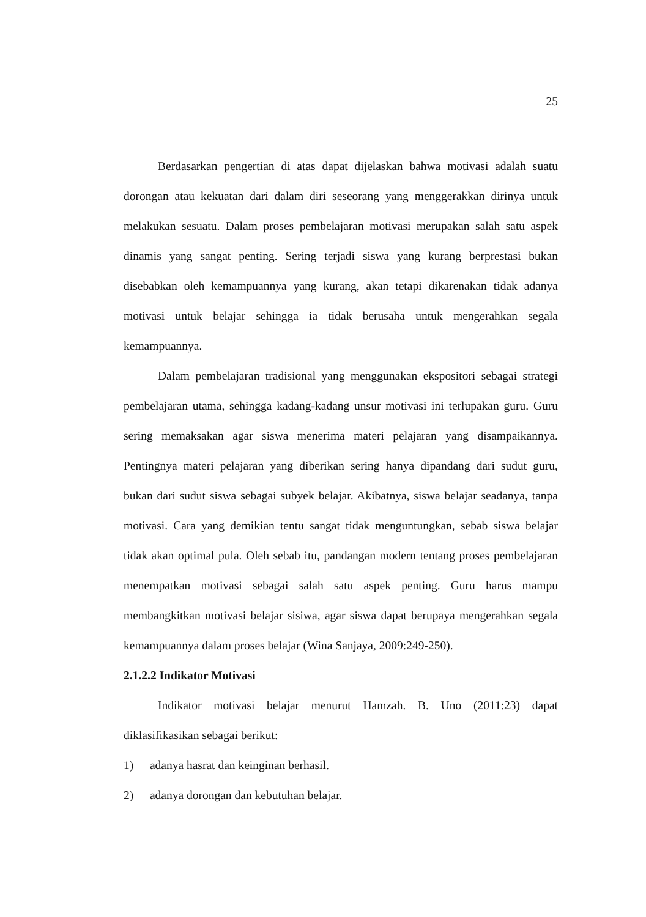25
Berdasarkan pengertian di atas dapat dijelaskan bahwa motivasi adalah suatu dorongan atau kekuatan dari dalam diri seseorang yang menggerakkan dirinya untuk melakukan sesuatu. Dalam proses pembelajaran motivasi merupakan salah satu aspek dinamis yang sangat penting. Sering terjadi siswa yang kurang berprestasi bukan disebabkan oleh kemampuannya yang kurang, akan tetapi dikarenakan tidak adanya motivasi untuk belajar sehingga ia tidak berusaha untuk mengerahkan segala kemampuannya.
Dalam pembelajaran tradisional yang menggunakan ekspositori sebagai strategi pembelajaran utama, sehingga kadang-kadang unsur motivasi ini terlupakan guru. Guru sering memaksakan agar siswa menerima materi pelajaran yang disampaikannya. Pentingnya materi pelajaran yang diberikan sering hanya dipandang dari sudut guru, bukan dari sudut siswa sebagai subyek belajar. Akibatnya, siswa belajar seadanya, tanpa motivasi. Cara yang demikian tentu sangat tidak menguntungkan, sebab siswa belajar tidak akan optimal pula. Oleh sebab itu, pandangan modern tentang proses pembelajaran menempatkan motivasi sebagai salah satu aspek penting. Guru harus mampu membangkitkan motivasi belajar sisiwa, agar siswa dapat berupaya mengerahkan segala kemampuannya dalam proses belajar (Wina Sanjaya, 2009:249-250).
2.1.2.2 Indikator Motivasi
Indikator motivasi belajar menurut Hamzah. B. Uno (2011:23) dapat diklasifikasikan sebagai berikut:
1) adanya hasrat dan keinginan berhasil.
2) adanya dorongan dan kebutuhan belajar.